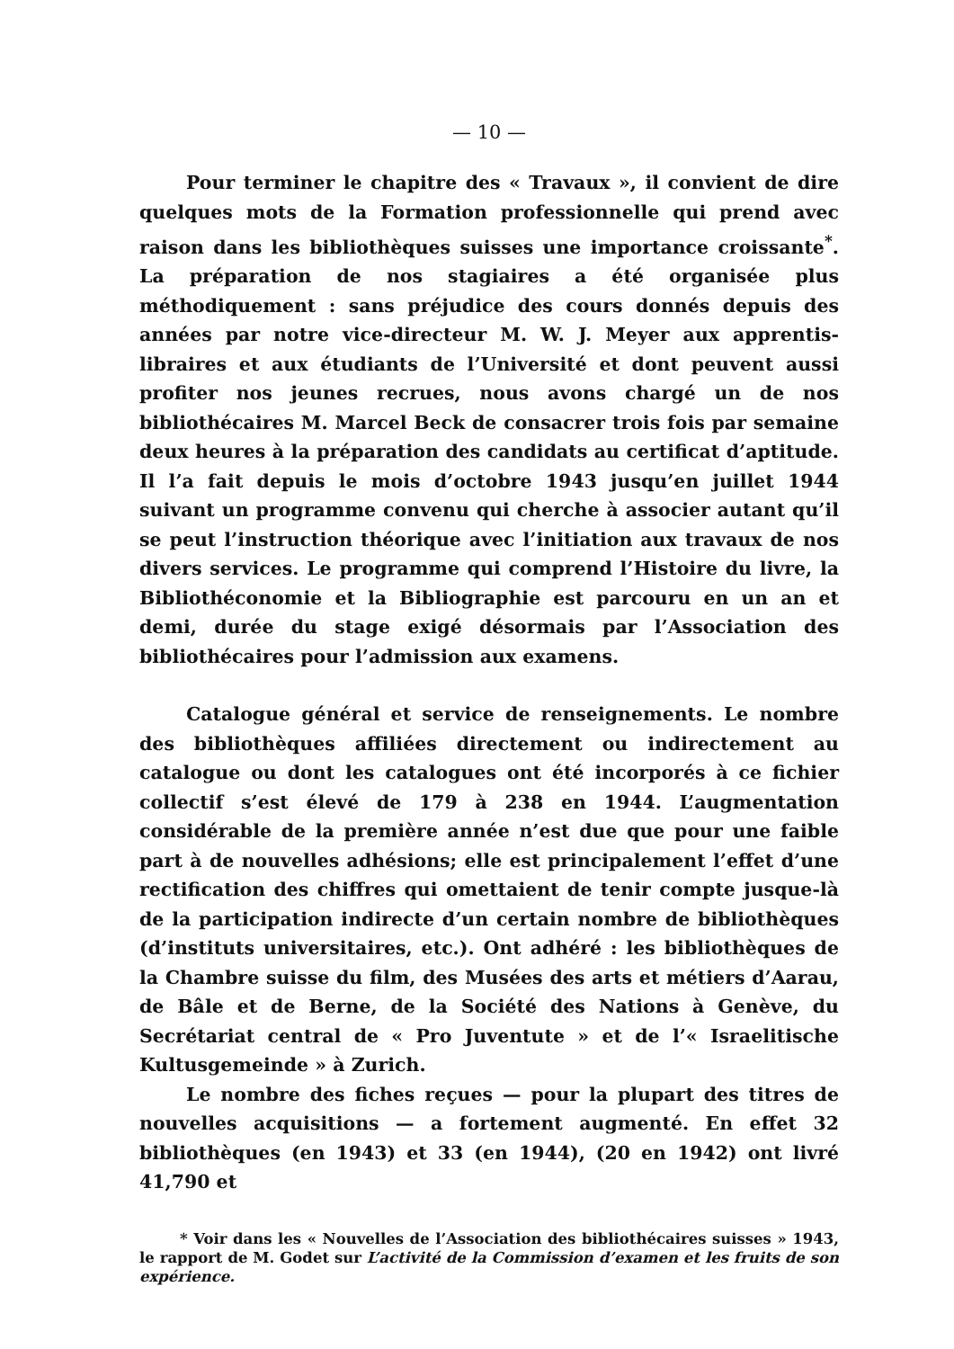— 10 —
Pour terminer le chapitre des « Travaux », il convient de dire quelques mots de la Formation professionnelle qui prend avec raison dans les bibliothèques suisses une importance croissante<sup>*</sup>. La préparation de nos stagiaires a été organisée plus méthodiquement : sans préjudice des cours donnés depuis des années par notre vice-directeur M. W. J. Meyer aux apprentis-libraires et aux étudiants de l’Université et dont peuvent aussi profiter nos jeunes recrues, nous avons chargé un de nos bibliothécaires M. Marcel Beck de consacrer trois fois par semaine deux heures à la préparation des candidats au certificat d’aptitude. Il l’a fait depuis le mois d’octobre 1943 jusqu’en juillet 1944 suivant un programme convenu qui cherche à associer autant qu’il se peut l’instruction théorique avec l’initiation aux travaux de nos divers services. Le programme qui comprend l’Histoire du livre, la Bibliothéconomie et la Bibliographie est parcouru en un an et demi, durée du stage exigé désormais par l’Association des bibliothécaires pour l’admission aux examens.
Catalogue général et service de renseignements. Le nombre des bibliothèques affiliées directement ou indirectement au catalogue ou dont les catalogues ont été incorporés à ce fichier collectif s’est élevé de 179 à 238 en 1944. L’augmentation considérable de la première année n’est due que pour une faible part à de nouvelles adhésions; elle est principalement l’effet d’une rectification des chiffres qui omettaient de tenir compte jusque-là de la participation indirecte d’un certain nombre de bibliothèques (d’instituts universitaires, etc.). Ont adhéré : les bibliothèques de la Chambre suisse du film, des Musées des arts et métiers d’Aarau, de Bâle et de Berne, de la Société des Nations à Genève, du Secrétariat central de « Pro Juventute » et de l’« Israelitische Kultusgemeinde » à Zurich.
Le nombre des fiches reçues — pour la plupart des titres de nouvelles acquisitions — a fortement augmenté. En effet 32 bibliothèques (en 1943) et 33 (en 1944), (20 en 1942) ont livré 41,790 et
* Voir dans les « Nouvelles de l’Association des bibliothécaires suisses » 1943, le rapport de M. Godet sur L’activité de la Commission d’examen et les fruits de son expérience.